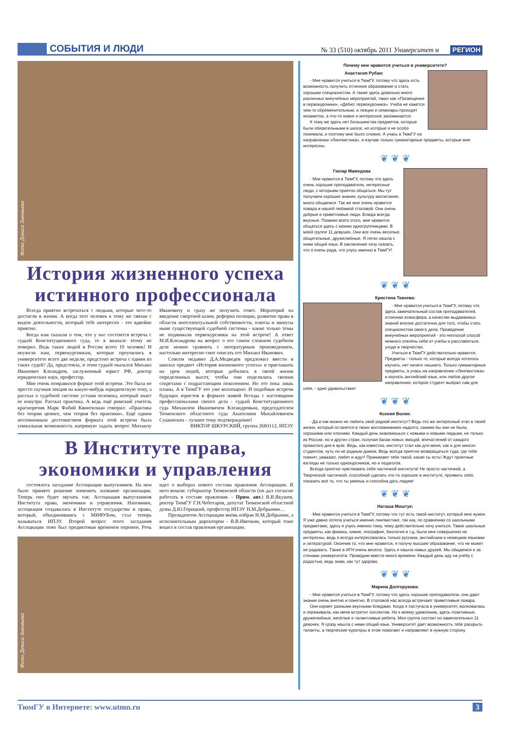СОБЫТИЯ И ЛЮДИ
№ 33 (510) октябрь 2011 Университет и РЕГИОН
Фото Дениса Зиновьева
История жизненного успеха истинного профессионала
Всегда приятно встречаться с людьми, которые чего-то достигли в жизни. А когда этот человек к тому же связан с видом деятельности, который тебе интересен - это вдвойне приятно.
Когда нам сказали о том, что у нас состоится встреча с судьей Конституционного суда, то я вначале этому не поверил. Ведь таких людей в России всего 19 человек! И неужели нам, первокурсникам, которые проучились в университете всего две недели, предстоит встреча с одним из таких судей? Да, предстояла, и этим судьей оказался Михаил Иванович Клеандров, заслуженный юрист РФ, доктор юридических наук, профессор.
Мне очень понравился формат этой встречи. Это была не просто скучная лекция на какую-нибудь юридическую тему, а рассказ о судебной системе устами человека, который знает ее изнутри. Рассказ практика. А ведь ещё римский учитель красноречия Марк Фабий Квинтилиан говорил: «Практика без теории ценнее, чем теория без практики». Ещё одним несомненным достоинством формата этой встречи была уникальная возможность напрямую задать вопрос Михаилу Ивановичу и сразу же получить ответ. Мораторий на введение смертной казни, реформа полиции, развитие права в области интеллектуальной собственности, плюсы и минусы ныне существующей судебной системы - какие только темы не поднимали первокурсники на этой встрече! А ответ М.И.Клеандрова на вопрос о его самом сложном судебном деле можно сравнить с литературным произведением, настолько интересно смог описать его Михаил Иванович.
Совсем недавно Д.А.Медведев предложил ввести в школах предмет «История жизненного успеха» и приглашать на урок людей, которые добились в своей жизни определенных высот, чтобы они поделились своими секретами с подрастающим поколением. Но это пока лишь планы. А в ТюмГУ это уже воплощено. И подобные встречи будущих юристов в формате живой беседы с настоящими профессионалами своего дела - судьей Конституционного суда Михаилом Ивановичем Клеандровым, председателем Тюменского областного суда Анатолием Михайловичем Сушинских - лучшее тому подтверждение!
ВИКТОР ШКУРСКИЙ, группа 26Ю112, ИПЭУ
В Институте права, экономики и управления
состоялось заседание Ассоциации выпускников. На нем было принято решение изменить название организации. Теперь оно будет звучать так: Ассоциация выпускников Института права, экономики и управления. Напомним, ассоциация создавалась в Институте государства и права, который, объединившись с МИФУБом, стал теперь называться ИПЭУ. Второй вопрос этого заседания Ассоциации тоже был продиктован временем перемен. Речь идет о выборах нового состава правления Ассоциации. В него вошли: губернатор Тюменской области (он дал согласие работать в составе правления. - Прим. авт.) В.В.Якушев, ректор ТюмГУ Г.Н.Чеботарев, депутат Тюменской областной думы Д.Ю.Горицкий, профессор ИПЭУ Н.М.Добрынин…
Президентом Ассоциации вновь избран Н.М.Добрынин, а исполнительным директором - В.В.Ивочкин, который тоже вошел в состав правления организации.
Фото Дениса Зиновьева
Почему мне нравится учиться в университете?
Анастасия Рубан:
- Мне нравится учиться в ТюмГУ, потому что здесь есть возможность получить отличное образование и стать хорошим специалистом. А также здесь довольно много различных внеучебных мероприятий, таких как «Посвящение в первокурсники», «Дебют первокурсника». Учеба не кажется чем-то обременительным, и лекции и семинары проходят незаметно, а что-то новое и интересное запоминается.
К тому же здесь нет большинства предметов, которые были обязательными в школе, но которые я не особо понимала, и поэтому мне было сложно. А учась в ТюмГУ на направлении «Лингвистика», я изучаю только гуманитарные предметы, которые мне интересны.
❦ ❦ ❦
Гюлар Мамедова
- Мне нравится в ТюмГУ, потому что здесь очень хорошие преподаватели, интересные люди, с которыми приятно общаться. Мы тут получаем хорошие знания, культуру воспитания, много общаемся. Так же мне очень нравятся повара в нашей любимой столовой. Они очень добрые и приветливые люди. Блюда всегда вкусные. Помимо всего этого, мне нравится общаться здесь с моими одногруппницами. В моей группе 11 девушек. Они все очень веселые, общительные, дружелюбные. Я легко нашла с ними общий язык. В заключение хочу сказать, что я очень рада, что учусь именно в ТюмГУ!
❦ ❦ ❦
Кристина Ткачева:
- Мне нравится учиться в ТюмГУ, потому что здесь замечательный состав преподавателей, отличная атмосфера, а качество выдаваемых знаний вполне достаточно для того, чтобы стать специалистом своего дела. Проведение внеучебных мероприятий - это неплохой способ немного отвлечь себя от учебы и расслабиться, уходя в творчество.
Учиться в ТюмГУ действительно нравится. Предметы - только те, которые всегда хотелось изучать, нет ничего лишнего. Только гуманитарные предметы, а учась на направлении «Лингвистика» и изучать английский язык, или любое другое направление, которое студент выбрал сам для себя, - одно удовольствие!
❦ ❦ ❦
Ксения Волик:
- Да и как можно не любить свой родной институт? Ведь это же интересный этап в твоей жизни, который останется в твоих воспоминаниях надолго, какими бы они не были, хорошими или плохими. Каждый день знакомишься с новыми и новыми людьми, не только из России, но и других стран, получая багаж новых эмоций, впечатлений от каждого прожитого дня в вузе. Ведь, как известно, институт стал как для меня, как и для многих студентов, чуть ли не родным домом. Ведь всегда приятно возвращаться туда, где тебя помнят, уважают, любят и ждут! Принимают тебя такой, какая ты есть! Ждут приятные взгляды не только однокурсников, но и педагогов.
Всегда приятно чувствовать себя частичкой института! Не просто частичкой, а Творческой частичкой, способной сделать что-то хорошее в институте, проявить себя, показать всё то, что ты умеешь и способна дать людям!
❦ ❦ ❦
Наташа Моштук:
- Мне нравится учиться в ТюмГУ, потому что тут есть такой институт, который мне нужен. Я уже давно хотела учиться именно лингвистике, так как, по сравнению со школьными предметами, здесь я учусь именно тому, чему действительно хочу учиться. Такие школьные предметы, как физика, химия, география, биология и т.д. были мне совершенно не интересны, ведь я всегда интересовалась только русским, английским и немецким языками и литературой. Окончив то, что мне нравится, я получу высшее образование, что не может не радовать. Также в ИГН очень весело. Здесь я нашла новых друзей. Мы общаемся и за стенами университета. Проводим вместе много времени. Каждый день иду на учёбу с радостью, ведь знаю, как тут здорово.
❦ ❦ ❦
Марина Долгорукова:
- Мне нравится учиться в ТюмГУ, потому что здесь хорошие преподаватели, они дают знания очень внятно и понятно. В столовой нас всегда встречают приветливые повара.
Они кормят разными вкусными блюдами. Когда я поступала в университет, волновалась и переживала, как меня встретит коллектив. Но к моему удивлению, здесь позитивные, дружелюбные, весёлые и талантливые ребята. Моя группа состоит из замечательных 11 девочек. Я сразу нашла с ними общий язык. Университет дает возможность тебе раскрыть таланты, а творческие кураторы в этом помогают и направляют в нужную сторону.
ТюмГУ в Интернете: www.utmn.ru 3